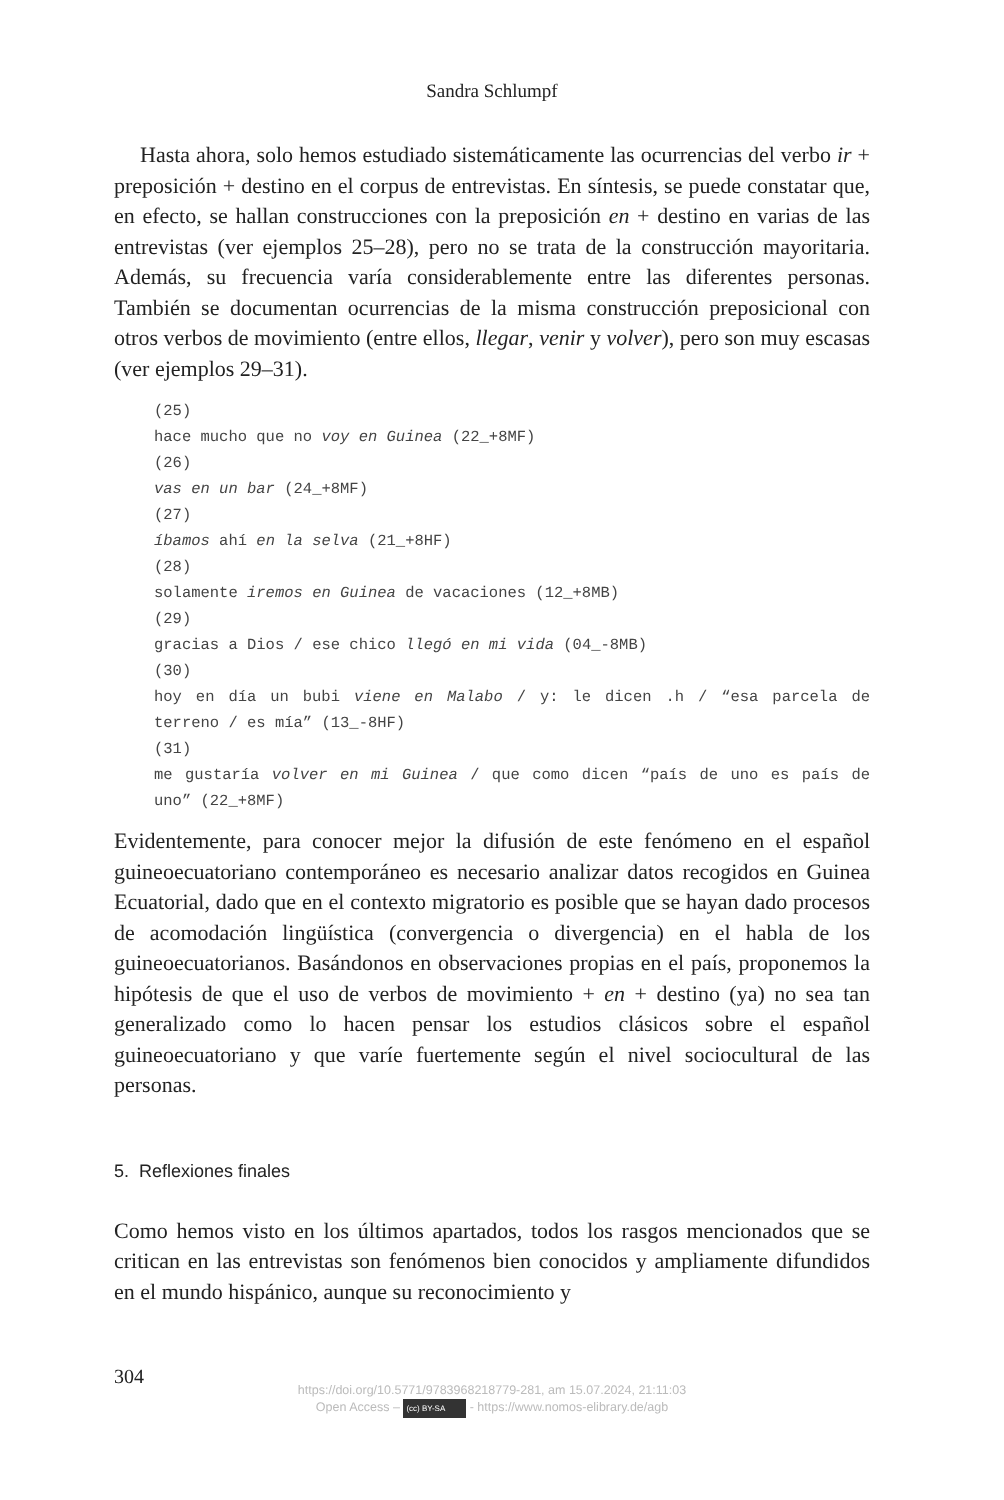Sandra Schlumpf
Hasta ahora, solo hemos estudiado sistemáticamente las ocurrencias del verbo ir + preposición + destino en el corpus de entrevistas. En síntesis, se puede constatar que, en efecto, se hallan construcciones con la preposición en + destino en varias de las entrevistas (ver ejemplos 25–28), pero no se trata de la construcción mayoritaria. Además, su frecuencia varía considerablemente entre las diferentes personas. También se documentan ocurrencias de la misma construcción preposicional con otros verbos de movimiento (entre ellos, llegar, venir y volver), pero son muy escasas (ver ejemplos 29–31).
(25)
hace mucho que no voy en Guinea (22_+8MF)
(26)
vas en un bar (24_+8MF)
(27)
íbamos ahí en la selva (21_+8HF)
(28)
solamente iremos en Guinea de vacaciones (12_+8MB)
(29)
gracias a Dios / ese chico llegó en mi vida (04_-8MB)
(30)
hoy en día un bubi viene en Malabo / y: le dicen .h / “esa parcela de terreno / es mía” (13_-8HF)
(31)
me gustaría volver en mi Guinea / que como dicen “país de uno es país de uno” (22_+8MF)
Evidentemente, para conocer mejor la difusión de este fenómeno en el español guineoecuatoriano contemporáneo es necesario analizar datos recogidos en Guinea Ecuatorial, dado que en el contexto migratorio es posible que se hayan dado procesos de acomodación lingüística (convergencia o divergencia) en el habla de los guineoecuatorianos. Basándonos en observaciones propias en el país, proponemos la hipótesis de que el uso de verbos de movimiento + en + destino (ya) no sea tan generalizado como lo hacen pensar los estudios clásicos sobre el español guineoecuatoriano y que varíe fuertemente según el nivel sociocultural de las personas.
5. Reflexiones finales
Como hemos visto en los últimos apartados, todos los rasgos mencionados que se critican en las entrevistas son fenómenos bien conocidos y ampliamente difundidos en el mundo hispánico, aunque su reconocimiento y
304
https://doi.org/10.5771/9783968218779-281, am 15.07.2024, 21:11:03
Open Access – (cc) BY-SA - https://www.nomos-elibrary.de/agb